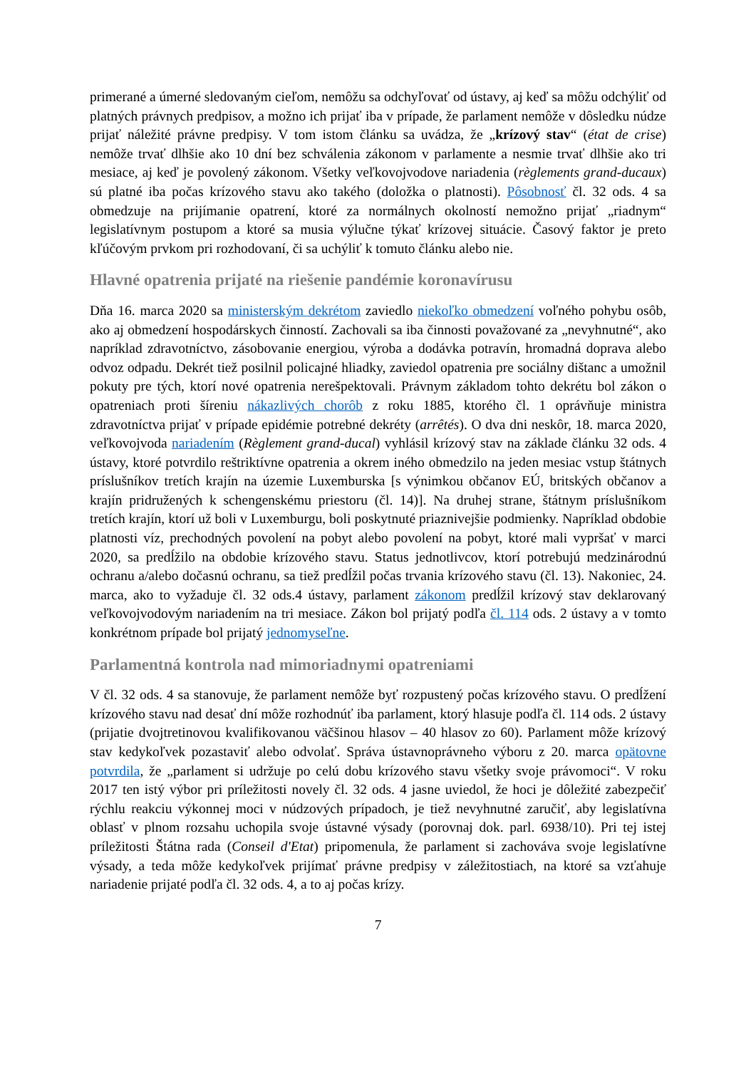primerané a úmerné sledovaným cieľom, nemôžu sa odchyľovať od ústavy, aj keď sa môžu odchýliť od platných právnych predpisov, a možno ich prijať iba v prípade, že parlament nemôže v dôsledku núdze prijať náležité právne predpisy. V tom istom článku sa uvádza, že „krízový stav“ (état de crise) nemôže trvať dlhšie ako 10 dní bez schválenia zákonom v parlamente a nesmie trvať dlhšie ako tri mesiace, aj keď je povolený zákonom. Všetky veľkovojvodove nariadenia (règlements grand-ducaux) sú platné iba počas krízového stavu ako takého (doložka o platnosti). Pôsobnosť čl. 32 ods. 4 sa obmedzuje na prijímanie opatrení, ktoré za normálnych okolností nemožno prijať „riadnym“ legislatívnym postupom a ktoré sa musia výlučne týkať krízovej situácie. Časový faktor je preto kľúčovým prvkom pri rozhodovaní, či sa uchýliť k tomuto článku alebo nie.
Hlavné opatrenia prijaté na riešenie pandémie koronavírusu
Dňa 16. marca 2020 sa ministerským dekrétom zaviedlo niekoľko obmedzení voľného pohybu osôb, ako aj obmedzení hospodárskych činností. Zachovali sa iba činnosti považované za „nevyhnutné“, ako napríklad zdravotníctvo, zásobovanie energiou, výroba a dodávka potravín, hromadná doprava alebo odvoz odpadu. Dekrét tiež posilnil policajné hliadky, zaviedol opatrenia pre sociálny dištanc a umožnil pokuty pre tých, ktorí nové opatrenia nerešpektovali. Právnym základom tohto dekrétu bol zákon o opatreniach proti šíreniu nákazlivých chorôb z roku 1885, ktorého čl. 1 oprávňuje ministra zdravotníctva prijať v prípade epidémie potrebné dekréty (arrêtés). O dva dni neskôr, 18. marca 2020, veľkovojvoda nariadením (Règlement grand-ducal) vyhlásil krízový stav na základe článku 32 ods. 4 ústavy, ktoré potvrdilo reštriktívne opatrenia a okrem iného obmedzilo na jeden mesiac vstup štátnych príslušníkov tretích krajín na územie Luxemburska [s výnimkou občanov EÚ, britských občanov a krajín pridružených k schengenskému priestoru (čl. 14)]. Na druhej strane, štátnym príslušníkom tretích krajín, ktorí už boli v Luxemburgu, boli poskytnuté priaznivejšie podmienky. Napríklad obdobie platnosti víz, prechodných povolení na pobyt alebo povolení na pobyt, ktoré mali vypršať v marci 2020, sa predĺžilo na obdobie krízového stavu. Status jednotlivcov, ktorí potrebujú medzinárodnú ochranu a/alebo dočasnú ochranu, sa tiež predĺžil počas trvania krízového stavu (čl. 13). Nakoniec, 24. marca, ako to vyžaduje čl. 32 ods.4 ústavy, parlament zákonom predĺžil krízový stav deklarovaný veľkovojvodovým nariadením na tri mesiace. Zákon bol prijatý podľa čl. 114 ods. 2 ústavy a v tomto konkrétnom prípade bol prijatý jednomyseľne.
Parlamentná kontrola nad mimoriadnymi opatreniami
V čl. 32 ods. 4 sa stanovuje, že parlament nemôže byť rozpustený počas krízového stavu. O predĺžení krízového stavu nad desať dní môže rozhodnúť iba parlament, ktorý hlasuje podľa čl. 114 ods. 2 ústavy (prijatie dvojtretinovou kvalifikovanou väčšinou hlasov – 40 hlasov zo 60). Parlament môže krízový stav kedykoľvek pozastaviť alebo odvolať. Správa ústavnoprávneho výboru z 20. marca opätovne potvrdila, že „parlament si udržuje po celú dobu krízového stavu všetky svoje právomoci“. V roku 2017 ten istý výbor pri príležitosti novely čl. 32 ods. 4 jasne uviedol, že hoci je dôležité zabezpečiť rýchlu reakciu výkonnej moci v núdzových prípadoch, je tiež nevyhnutné zaručiť, aby legislatívna oblasť v plnom rozsahu uchopila svoje ústavné výsady (porovnaj dok. parl. 6938/10). Pri tej istej príležitosti Štátna rada (Conseil d'Etat) pripomenula, že parlament si zachováva svoje legislatívne výsady, a teda môže kedykoľvek prijímať právne predpisy v záležitostiach, na ktoré sa vzťahuje nariadenie prijaté podľa čl. 32 ods. 4, a to aj počas krízy.
7